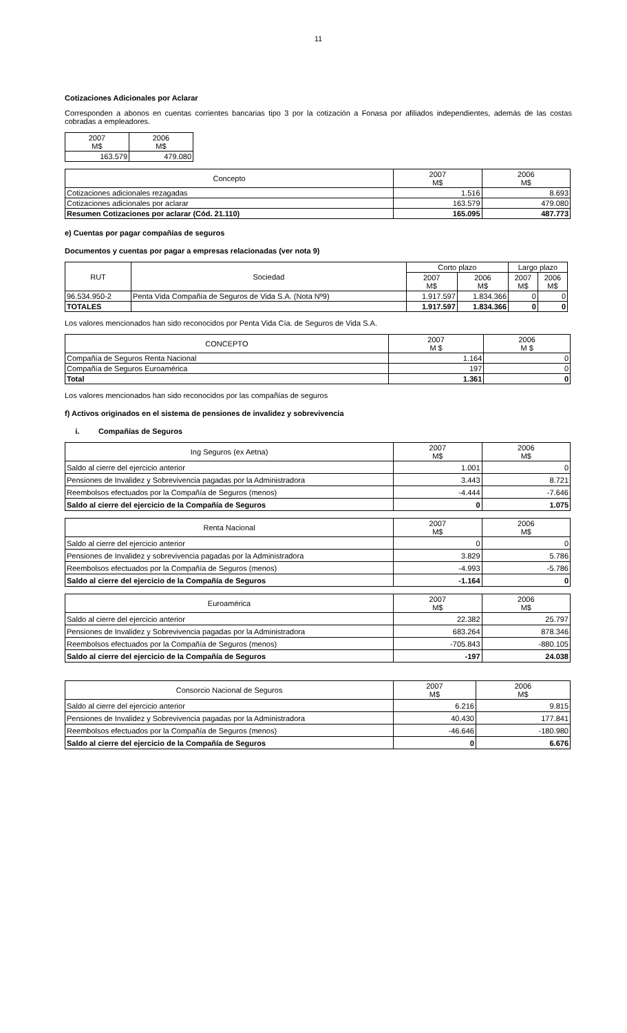11
Cotizaciones Adicionales por Aclarar
Corresponden a abonos en cuentas corrientes bancarias tipo 3 por la cotización a Fonasa por afiliados independientes, además de las costas cobradas a empleadores.
| 2007 M$ | 2006 M$ |
| --- | --- |
| 163.579 | 479.080 |
| Concepto | 2007 M$ | 2006 M$ |
| --- | --- | --- |
| Cotizaciones adicionales rezagadas | 1.516 | 8.693 |
| Cotizaciones adicionales por aclarar | 163.579 | 479.080 |
| Resumen Cotizaciones por aclarar (Cód. 21.110) | 165.095 | 487.773 |
e) Cuentas por pagar compañías de seguros
Documentos y cuentas por pagar a empresas relacionadas (ver nota 9)
| RUT | Sociedad | Corto plazo | | Largo plazo | |
| --- | --- | --- | --- | --- | --- |
| | | 2007 M$ | 2006 M$ | 2007 M$ | 2006 M$ |
| 96.534.950-2 | Penta Vida Compañía de Seguros de Vida S.A. (Nota Nº9) | 1.917.597 | 1.834.366 | 0 | 0 |
| TOTALES | | 1.917.597 | 1.834.366 | 0 | 0 |
Los valores mencionados han sido reconocidos por Penta Vida Cía. de Seguros de Vida S.A.
| CONCEPTO | 2007 M $ | 2006 M $ |
| --- | --- | --- |
| Compañía de Seguros Renta Nacional | 1.164 | 0 |
| Compañía de Seguros Euroamérica | 197 | 0 |
| Total | 1.361 | 0 |
Los valores mencionados han sido reconocidos por las compañías de seguros
f) Activos originados en el sistema de pensiones de invalidez y sobrevivencia
i. Compañías de Seguros
| Ing Seguros (ex Aetna) | 2007 M$ | 2006 M$ |
| --- | --- | --- |
| Saldo al cierre del ejercicio anterior | 1.001 | 0 |
| Pensiones de Invalidez y Sobrevivencia pagadas por la Administradora | 3.443 | 8.721 |
| Reembolsos efectuados por la Compañía de Seguros (menos) | -4.444 | -7.646 |
| Saldo al cierre del ejercicio de la Compañía de Seguros | 0 | 1.075 |
| Renta Nacional | 2007 M$ | 2006 M$ |
| --- | --- | --- |
| Saldo al cierre del ejercicio anterior | 0 | 0 |
| Pensiones de Invalidez y sobrevivencia pagadas por la Administradora | 3.829 | 5.786 |
| Reembolsos efectuados por la Compañía de Seguros (menos) | -4.993 | -5.786 |
| Saldo al cierre del ejercicio de la Compañía de Seguros | -1.164 | 0 |
| Euroamérica | 2007 M$ | 2006 M$ |
| --- | --- | --- |
| Saldo al cierre del ejercicio anterior | 22.382 | 25.797 |
| Pensiones de Invalidez y Sobrevivencia pagadas por la Administradora | 683.264 | 878.346 |
| Reembolsos efectuados por la Compañía de Seguros (menos) | -705.843 | -880.105 |
| Saldo al cierre del ejercicio de la Compañía de Seguros | -197 | 24.038 |
| Consorcio Nacional de Seguros | 2007 M$ | 2006 M$ |
| --- | --- | --- |
| Saldo al cierre del ejercicio anterior | 6.216 | 9.815 |
| Pensiones de Invalidez y Sobrevivencia pagadas por la Administradora | 40.430 | 177.841 |
| Reembolsos efectuados por la Compañía de Seguros (menos) | -46.646 | -180.980 |
| Saldo al cierre del ejercicio de la Compañía de Seguros | 0 | 6.676 |